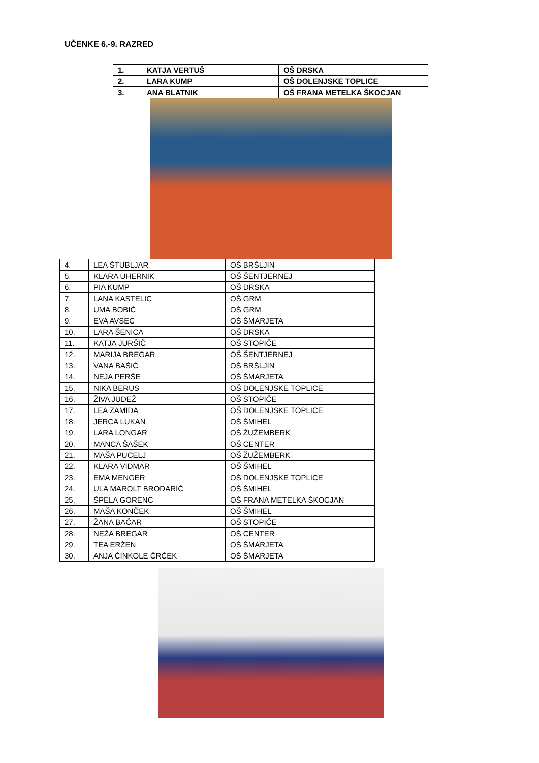UČENKE 6.-9. RAZRED
| 1. | KATJA VERTUŠ | OŠ DRSKA |
| 2. | LARA KUMP | OŠ DOLENJSKE TOPLICE |
| 3. | ANA BLATNIK | OŠ FRANA METELKA ŠKOCJAN |
| 4. | LEA ŠTUBLJAR | OŠ BRŠLJIN |
| 5. | KLARA UHERNIK | OŠ ŠENTJERNEJ |
| 6. | PIA KUMP | OŠ DRSKA |
| 7. | LANA KASTELIC | OŠ GRM |
| 8. | UMA BOBIĆ | OŠ GRM |
| 9. | EVA AVSEC | OŠ ŠMARJETA |
| 10. | LARA ŠENICA | OŠ DRSKA |
| 11. | KATJA JURŠIČ | OŠ STOPIČE |
| 12. | MARIJA BREGAR | OŠ ŠENTJERNEJ |
| 13. | VANA BAŠIĆ | OŠ BRŠLJIN |
| 14. | NEJA PERŠE | OŠ ŠMARJETA |
| 15. | NIKA BERUS | OŠ DOLENJSKE TOPLICE |
| 16. | ŽIVA JUDEŽ | OŠ STOPIČE |
| 17. | LEA ZAMIDA | OŠ DOLENJSKE TOPLICE |
| 18. | JERCA LUKAN | OŠ ŠMIHEL |
| 19. | LARA LONGAR | OŠ ŽUŽEMBERK |
| 20. | MANCA ŠAŠEK | OŠ CENTER |
| 21. | MAŠA PUCELJ | OŠ ŽUŽEMBERK |
| 22. | KLARA VIDMAR | OŠ ŠMIHEL |
| 23. | EMA MENGER | OŠ DOLENJSKE TOPLICE |
| 24. | ULA MAROLT BRODARIČ | OŠ ŠMIHEL |
| 25. | ŠPELA GORENC | OŠ FRANA METELKA ŠKOCJAN |
| 26. | MAŠA KONČEK | OŠ ŠMIHEL |
| 27. | ŽANA BAČAR | OŠ STOPIČE |
| 28. | NEŽA BREGAR | OŠ CENTER |
| 29. | TEA ERŽEN | OŠ ŠMARJETA |
| 30. | ANJA ČINKOLE ČRČEK | OŠ ŠMARJETA |